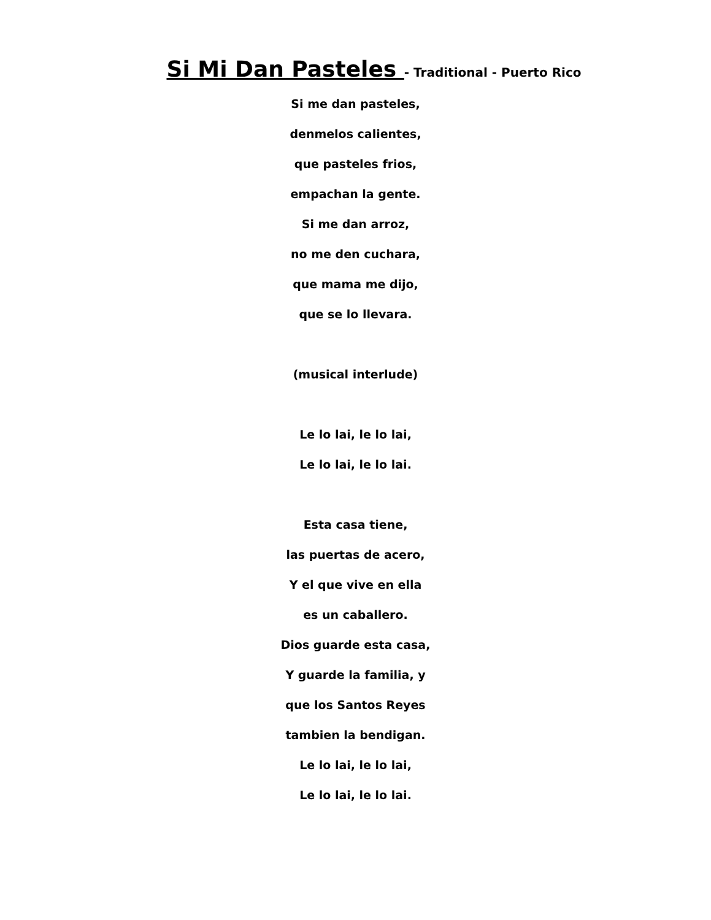Si Mi Dan Pasteles - Traditional - Puerto Rico
Si me dan pasteles,
denmelos calientes,
que pasteles frios,
empachan la gente.
Si me dan arroz,
no me den cuchara,
que mama me dijo,
que se lo llevara.
(musical interlude)
Le lo lai, le lo lai,
Le lo lai, le lo lai.
Esta casa tiene,
las puertas de acero,
Y el que vive en ella
es un caballero.
Dios guarde esta casa,
Y guarde la familia, y
que los Santos Reyes
tambien la bendigan.
Le lo lai, le lo lai,
Le lo lai, le lo lai.